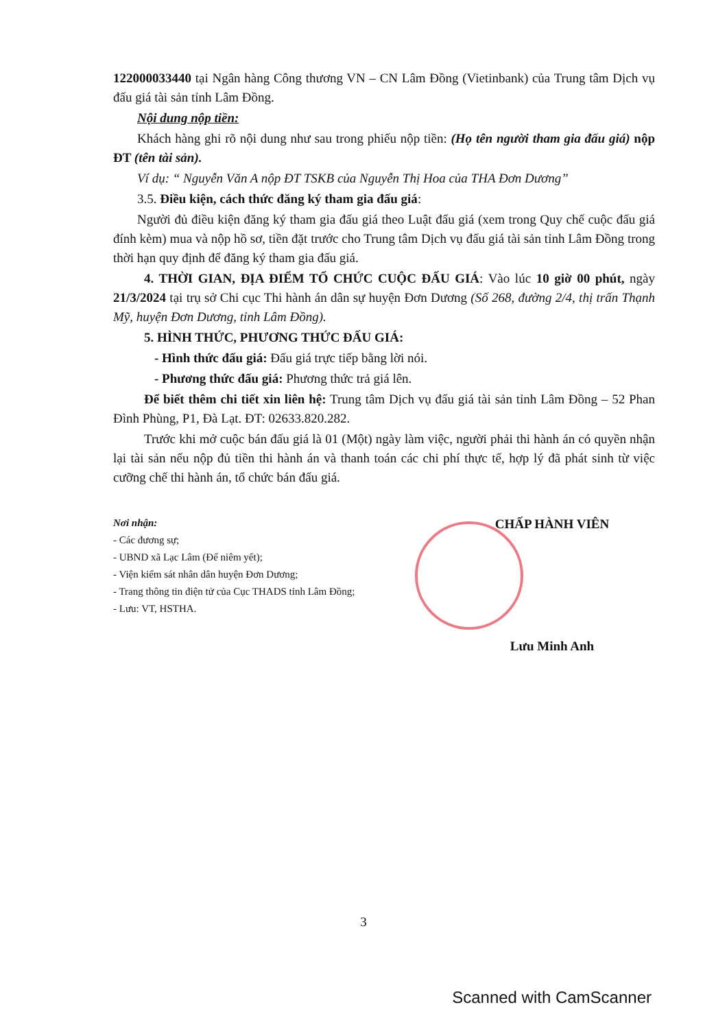122000033440 tại Ngân hàng Công thương VN – CN Lâm Đồng (Vietinbank) của Trung tâm Dịch vụ đấu giá tài sản tỉnh Lâm Đồng.
Nội dung nộp tiền:
Khách hàng ghi rõ nội dung như sau trong phiếu nộp tiền: (Họ tên người tham gia đấu giá) nộp ĐT (tên tài sản).
Ví dụ: “ Nguyễn Văn A nộp ĐT TSKB của Nguyễn Thị Hoa của THA Đơn Dương”
3.5. Điều kiện, cách thức đăng ký tham gia đấu giá:
Người đủ điều kiện đăng ký tham gia đấu giá theo Luật đấu giá (xem trong Quy chế cuộc đấu giá đính kèm) mua và nộp hồ sơ, tiền đặt trước cho Trung tâm Dịch vụ đấu giá tài sản tỉnh Lâm Đồng trong thời hạn quy định để đăng ký tham gia đấu giá.
4. THỜI GIAN, ĐỊA ĐIỂM TỔ CHỨC CUỘC ĐẤU GIÁ: Vào lúc 10 giờ 00 phút, ngày 21/3/2024 tại trụ sở Chi cục Thi hành án dân sự huyện Đơn Dương (Số 268, đường 2/4, thị trấn Thạnh Mỹ, huyện Đơn Dương, tỉnh Lâm Đồng).
5. HÌNH THỨC, PHƯƠNG THỨC ĐẤU GIÁ:
- Hình thức đấu giá: Đấu giá trực tiếp bằng lời nói.
- Phương thức đấu giá: Phương thức trả giá lên.
Để biết thêm chi tiết xin liên hệ: Trung tâm Dịch vụ đấu giá tài sản tỉnh Lâm Đồng – 52 Phan Đình Phùng, P1, Đà Lạt. ĐT: 02633.820.282.
Trước khi mở cuộc bán đấu giá là 01 (Một) ngày làm việc, người phải thi hành án có quyền nhận lại tài sản nếu nộp đủ tiền thi hành án và thanh toán các chi phí thực tế, hợp lý đã phát sinh từ việc cưỡng chế thi hành án, tổ chức bán đấu giá.
Nơi nhận:
- Các đương sự;
- UBND xã Lạc Lâm (Để niêm yết);
- Viện kiểm sát nhân dân huyện Đơn Dương;
- Trang thông tin điện tử của Cục THADS tỉnh Lâm Đồng;
- Lưu: VT, HSTHA.
CHẤP HÀNH VIÊN
Lưu Minh Anh
3
Scanned with CamScanner